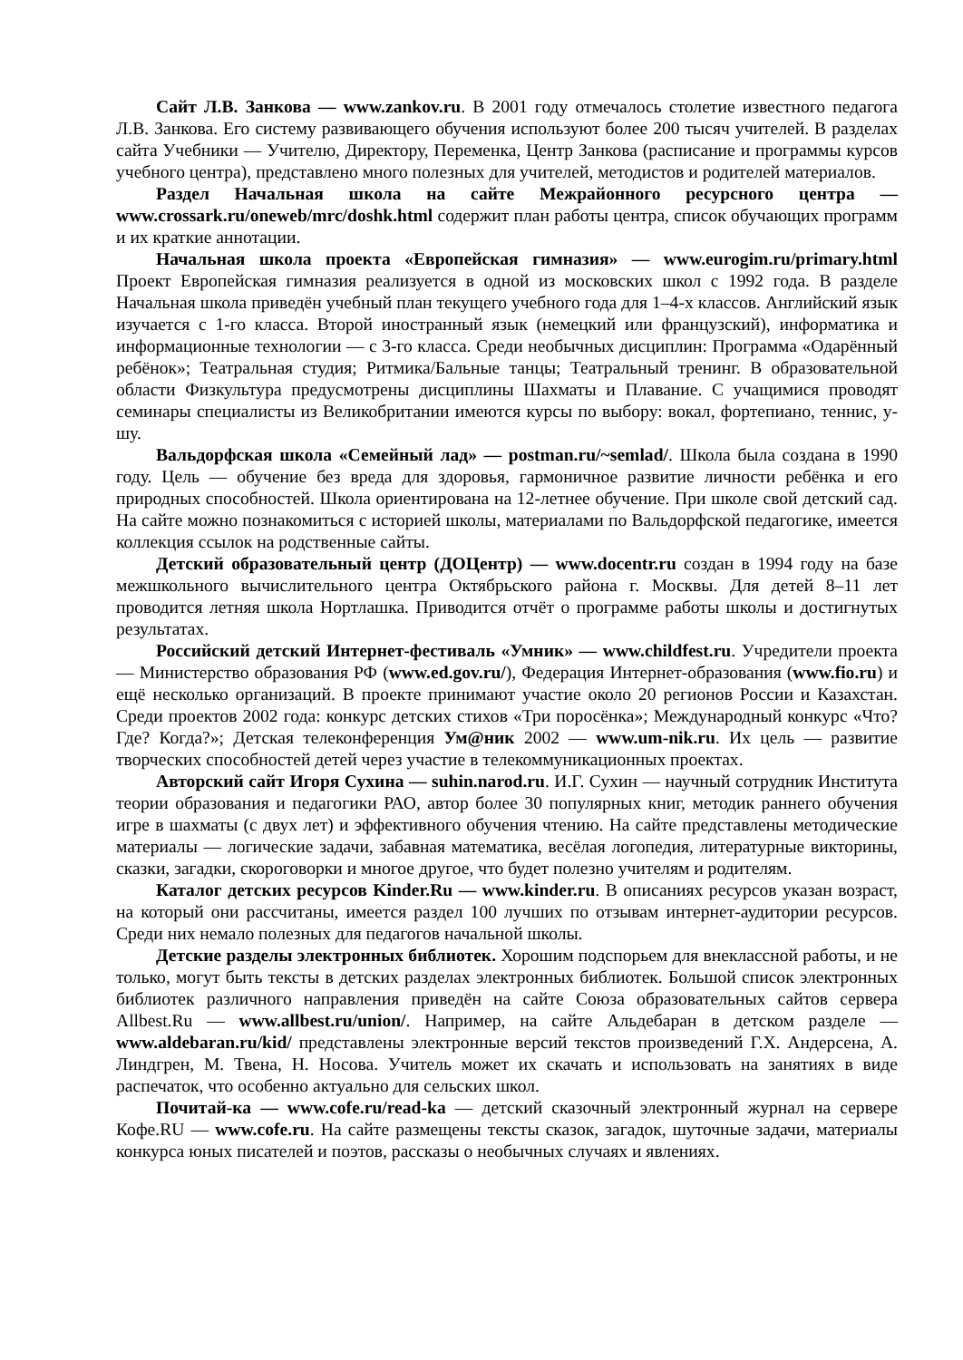Сайт Л.В. Занкова — www.zankov.ru. В 2001 году отмечалось столетие известного педагога Л.В. Занкова. Его систему развивающего обучения используют более 200 тысяч учителей. В разделах сайта Учебники — Учителю, Директору, Переменка, Центр Занкова (расписание и программы курсов учебного центра), представлено много полезных для учителей, методистов и родителей материалов.
Раздел Начальная школа на сайте Межрайонного ресурсного центра — www.crossark.ru/oneweb/mrc/doshk.html содержит план работы центра, список обучающих программ и их краткие аннотации.
Начальная школа проекта «Европейская гимназия» — www.eurogim.ru/primary.html Проект Европейская гимназия реализуется в одной из московских школ с 1992 года. В разделе Начальная школа приведён учебный план текущего учебного года для 1–4-х классов. Английский язык изучается с 1-го класса. Второй иностранный язык (немецкий или французский), информатика и информационные технологии — с 3-го класса. Среди необычных дисциплин: Программа «Одарённый ребёнок»; Театральная студия; Ритмика/Бальные танцы; Театральный тренинг. В образовательной области Физкультура предусмотрены дисциплины Шахматы и Плавание. С учащимися проводят семинары специалисты из Великобритании имеются курсы по выбору: вокал, фортепиано, теннис, у-шу.
Вальдорфская школа «Семейный лад» — postman.ru/~semlad/. Школа была создана в 1990 году. Цель — обучение без вреда для здоровья, гармоничное развитие личности ребёнка и его природных способностей. Школа ориентирована на 12-летнее обучение. При школе свой детский сад. На сайте можно познакомиться с историей школы, материалами по Вальдорфской педагогике, имеется коллекция ссылок на родственные сайты.
Детский образовательный центр (ДОЦентр) — www.docentr.ru создан в 1994 году на базе межшкольного вычислительного центра Октябрьского района г. Москвы. Для детей 8–11 лет проводится летняя школа Нортлашка. Приводится отчёт о программе работы школы и достигнутых результатах.
Российский детский Интернет-фестиваль «Умник» — www.childfest.ru. Учредители проекта — Министерство образования РФ (www.ed.gov.ru/), Федерация Интернет-образования (www.fio.ru) и ещё несколько организаций. В проекте принимают участие около 20 регионов России и Казахстан. Среди проектов 2002 года: конкурс детских стихов «Три поросёнка»; Международный конкурс «Что? Где? Когда?»; Детская телеконференция Ум@ник 2002 — www.um-nik.ru. Их цель — развитие творческих способностей детей через участие в телекоммуникационных проектах.
Авторский сайт Игоря Сухина — suhin.narod.ru. И.Г. Сухин — научный сотрудник Института теории образования и педагогики РАО, автор более 30 популярных книг, методик раннего обучения игре в шахматы (с двух лет) и эффективного обучения чтению. На сайте представлены методические материалы — логические задачи, забавная математика, весёлая логопедия, литературные викторины, сказки, загадки, скороговорки и многое другое, что будет полезно учителям и родителям.
Каталог детских ресурсов Kinder.Ru — www.kinder.ru. В описаниях ресурсов указан возраст, на который они рассчитаны, имеется раздел 100 лучших по отзывам интернет-аудитории ресурсов. Среди них немало полезных для педагогов начальной школы.
Детские разделы электронных библиотек. Хорошим подспорьем для внеклассной работы, и не только, могут быть тексты в детских разделах электронных библиотек. Большой список электронных библиотек различного направления приведён на сайте Союза образовательных сайтов сервера Allbest.Ru — www.allbest.ru/union/. Например, на сайте Альдебаран в детском разделе — www.aldebaran.ru/kid/ представлены электронные версий текстов произведений Г.Х. Андерсена, А. Линдгрен, М. Твена, Н. Носова. Учитель может их скачать и использовать на занятиях в виде распечаток, что особенно актуально для сельских школ.
Почитай-ка — www.cofe.ru/read-ka — детский сказочный электронный журнал на сервере Кофе.RU — www.cofe.ru. На сайте размещены тексты сказок, загадок, шуточные задачи, материалы конкурса юных писателей и поэтов, рассказы о необычных случаях и явлениях.